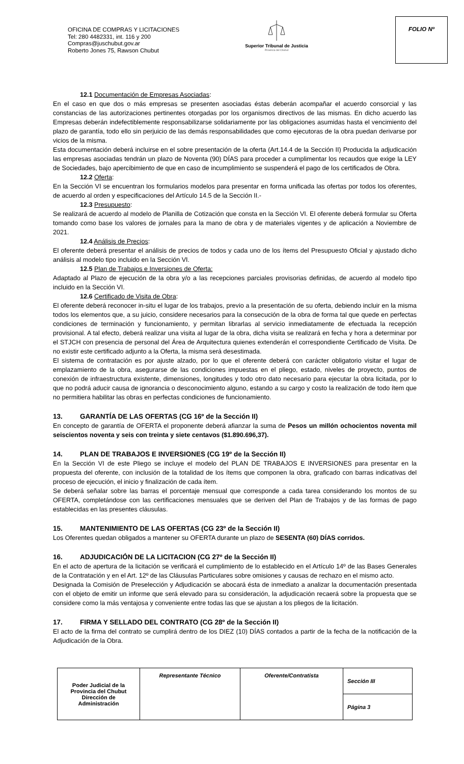OFICINA DE COMPRAS Y LICITACIONES
Tel: 280 4482331, int. 116 y 200
Compras@juschubut.gov.ar
Roberto Jones 75, Rawson Chubut
Superior Tribunal de Justicia
Provincia del Chubut
FOLIO Nº
12.1 Documentación de Empresas Asociadas:
En el caso en que dos o más empresas se presenten asociadas éstas deberán acompañar el acuerdo consorcial y las constancias de las autorizaciones pertinentes otorgadas por los organismos directivos de las mismas. En dicho acuerdo las Empresas deberán indefectiblemente responsabilizarse solidariamente por las obligaciones asumidas hasta el vencimiento del plazo de garantía, todo ello sin perjuicio de las demás responsabilidades que como ejecutoras de la obra puedan derivarse por vicios de la misma.
Esta documentación deberá incluirse en el sobre presentación de la oferta (Art.14.4 de la Sección II) Producida la adjudicación las empresas asociadas tendrán un plazo de Noventa (90) DÍAS para proceder a cumplimentar los recaudos que exige la LEY de Sociedades, bajo apercibimiento de que en caso de incumplimiento se suspenderá el pago de los certificados de Obra.
12.2 Oferta:
En la Sección VI se encuentran los formularios modelos para presentar en forma unificada las ofertas por todos los oferentes, de acuerdo al orden y especificaciones del Artículo 14.5 de la Sección II.-
12.3 Presupuesto:
Se realizará de acuerdo al modelo de Planilla de Cotización que consta en la Sección VI. El oferente deberá formular su Oferta tomando como base los valores de jornales para la mano de obra y de materiales vigentes y de aplicación a Noviembre de 2021.
12.4 Análisis de Precios:
El oferente deberá presentar el análisis de precios de todos y cada uno de los ítems del Presupuesto Oficial y ajustado dicho análisis al modelo tipo incluido en la Sección VI.
12.5 Plan de Trabajos e Inversiones de Oferta:
Adaptado al Plazo de ejecución de la obra y/o a las recepciones parciales provisorias definidas, de acuerdo al modelo tipo incluido en la Sección VI.
12.6 Certificado de Visita de Obra:
El oferente deberá reconocer in-situ el lugar de los trabajos, previo a la presentación de su oferta, debiendo incluir en la misma todos los elementos que, a su juicio, considere necesarios para la consecución de la obra de forma tal que quede en perfectas condiciones de terminación y funcionamiento, y permitan librarlas al servicio inmediatamente de efectuada la recepción provisional. A tal efecto, deberá realizar una visita al lugar de la obra, dicha visita se realizará en fecha y hora a determinar por el STJCH con presencia de personal del Área de Arquitectura quienes extenderán el correspondiente Certificado de Visita. De no existir este certificado adjunto a la Oferta, la misma será desestimada.
El sistema de contratación es por ajuste alzado, por lo que el oferente deberá con carácter obligatorio visitar el lugar de emplazamiento de la obra, asegurarse de las condiciones impuestas en el pliego, estado, niveles de proyecto, puntos de conexión de infraestructura existente, dimensiones, longitudes y todo otro dato necesario para ejecutar la obra licitada, por lo que no podrá aducir causa de ignorancia o desconocimiento alguno, estando a su cargo y costo la realización de todo ítem que no permitiera habilitar las obras en perfectas condiciones de funcionamiento.
13. GARANTÍA DE LAS OFERTAS (CG 16º de la Sección II)
En concepto de garantía de OFERTA el proponente deberá afianzar la suma de Pesos un millón ochocientos noventa mil seiscientos noventa y seis con treinta y siete centavos ($1.890.696,37).
14. PLAN DE TRABAJOS E INVERSIONES (CG 19º de la Sección II)
En la Sección VI de este Pliego se incluye el modelo del PLAN DE TRABAJOS E INVERSIONES para presentar en la propuesta del oferente, con inclusión de la totalidad de los ítems que componen la obra, graficado con barras indicativas del proceso de ejecución, el inicio y finalización de cada ítem.
Se deberá señalar sobre las barras el porcentaje mensual que corresponde a cada tarea considerando los montos de su OFERTA, completándose con las certificaciones mensuales que se deriven del Plan de Trabajos y de las formas de pago establecidas en las presentes cláusulas.
15. MANTENIMIENTO DE LAS OFERTAS (CG 23º de la Sección II)
Los Oferentes quedan obligados a mantener su OFERTA durante un plazo de SESENTA (60) DÍAS corridos.
16. ADJUDICACIÓN DE LA LICITACION (CG 27º de la Sección II)
En el acto de apertura de la licitación se verificará el cumplimiento de lo establecido en el Artículo 14º de las Bases Generales de la Contratación y en el Art. 12º de las Cláusulas Particulares sobre omisiones y causas de rechazo en el mismo acto.
Designada la Comisión de Preselección y Adjudicación se abocará ésta de inmediato a analizar la documentación presentada con el objeto de emitir un informe que será elevado para su consideración, la adjudicación recaerá sobre la propuesta que se considere como la más ventajosa y conveniente entre todas las que se ajustan a los pliegos de la licitación.
17. FIRMA Y SELLADO DEL CONTRATO (CG 28º de la Sección II)
El acto de la firma del contrato se cumplirá dentro de los DIEZ (10) DÍAS contados a partir de la fecha de la notificación de la Adjudicación de la Obra.
| Poder Judicial de la Provincia del Chubut Dirección de Administración | Representante Técnico | Oferente/Contratista | Sección III |
| | | | Página 3 |